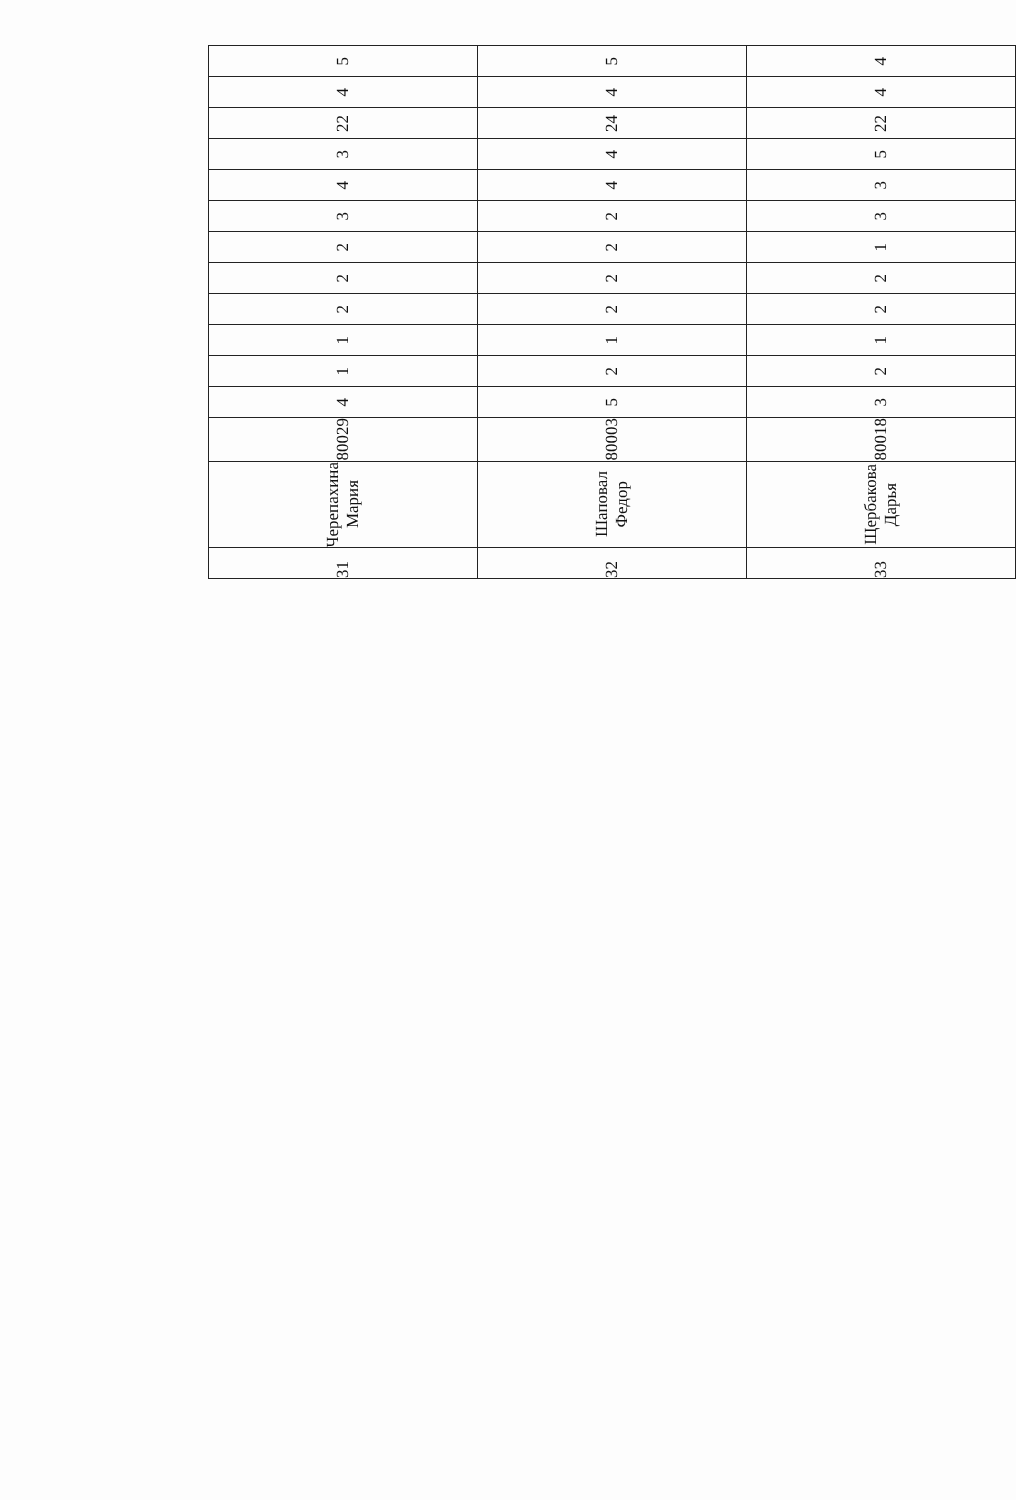| 31 | Черепахина Мария | 80029 | 4 | 1 | 1 | 2 | 2 | 2 | 3 | 4 | 3 | 22 | 4 | 5 |
| 32 | Шаповал Федор | 80003 | 5 | 2 | 1 | 2 | 2 | 2 | 2 | 4 | 4 | 24 | 4 | 5 |
| 33 | Щербакова Дарья | 80018 | 3 | 2 | 1 | 2 | 2 | 1 | 3 | 3 | 5 | 22 | 4 | 4 |